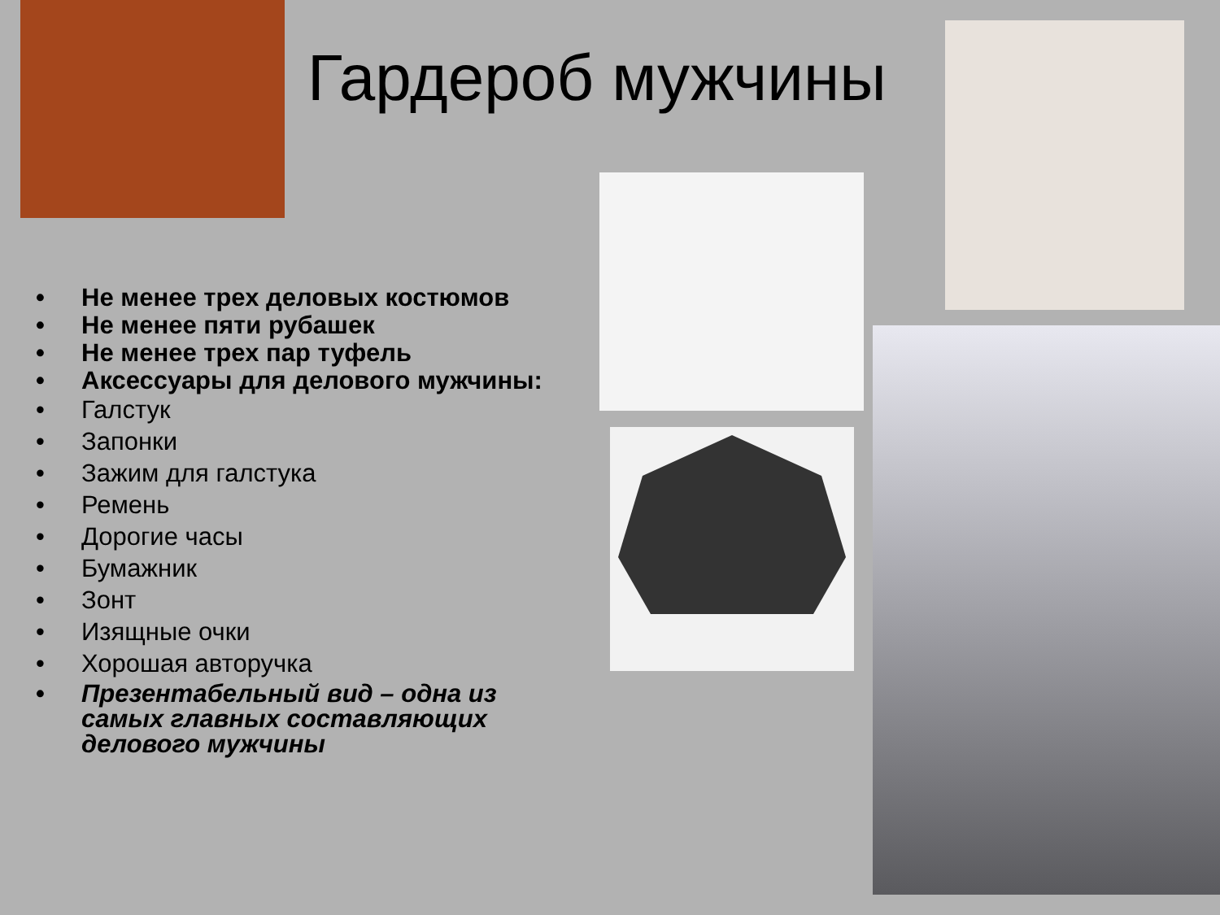Гардероб мужчины
• Не менее трех деловых костюмов
• Не менее пяти рубашек
• Не менее трех пар туфель
• Аксессуары для делового мужчины:
• Галстук
• Запонки
• Зажим для галстука
• Ремень
• Дорогие часы
• Бумажник
• Зонт
• Изящные очки
• Хорошая авторучка
• Презентабельный вид – одна из самых главных составляющих делового мужчины